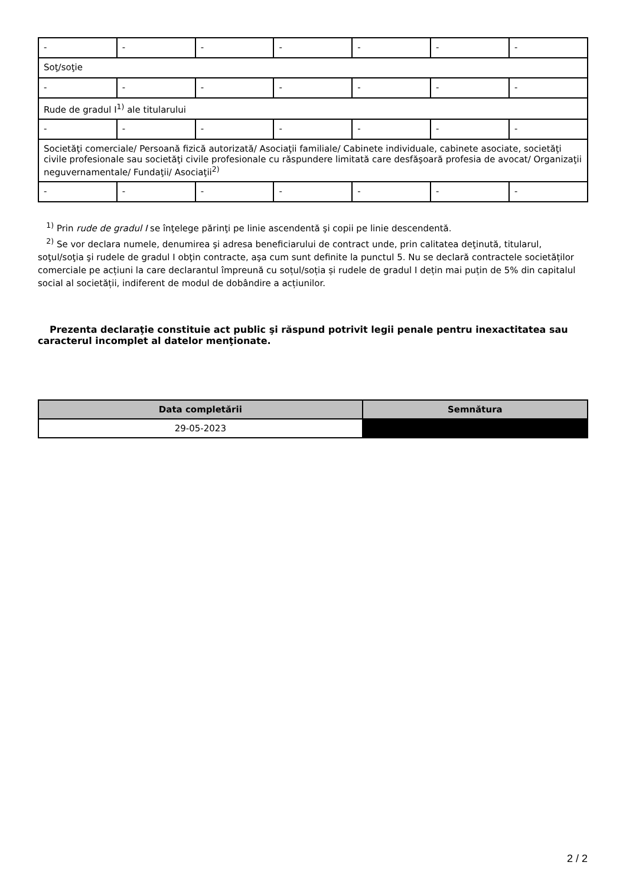| - | - | - | - | - | - | - |
| Soţ/soţie | | | | | | |
| - | - | - | - | - | - | - |
| Rude de gradul I<sup>1)</sup> ale titularului | | | | | | |
| - | - | - | - | - | - | - |
| Societăţi comerciale/ Persoană fizică autorizată/ Asociaţii familiale/ Cabinete individuale, cabinete asociate, societăţi civile profesionale sau societăţi civile profesionale cu răspundere limitată care desfăşoară profesia de avocat/ Organizaţii neguvernamentale/ Fundaţii/ Asociaţii<sup>2)</sup> | | | | | | |
| - | - | - | - | - | - | - |
<sup>1)</sup> Prin rude de gradul I se înţelege părinţi pe linie ascendentă şi copii pe linie descendentă.
<sup>2)</sup> Se vor declara numele, denumirea şi adresa beneficiarului de contract unde, prin calitatea deţinută, titularul, soţul/soţia şi rudele de gradul I obţin contracte, aşa cum sunt definite la punctul 5. Nu se declară contractele societăților comerciale pe acțiuni la care declarantul împreună cu soțul/soția și rudele de gradul I dețin mai puțin de 5% din capitalul social al societății, indiferent de modul de dobândire a acțiunilor.
Prezenta declaraţie constituie act public şi răspund potrivit legii penale pentru inexactitatea sau caracterul incomplet al datelor menţionate.
| Data completării | Semnătura |
| --- | --- |
| 29-05-2023 | |
2 / 2